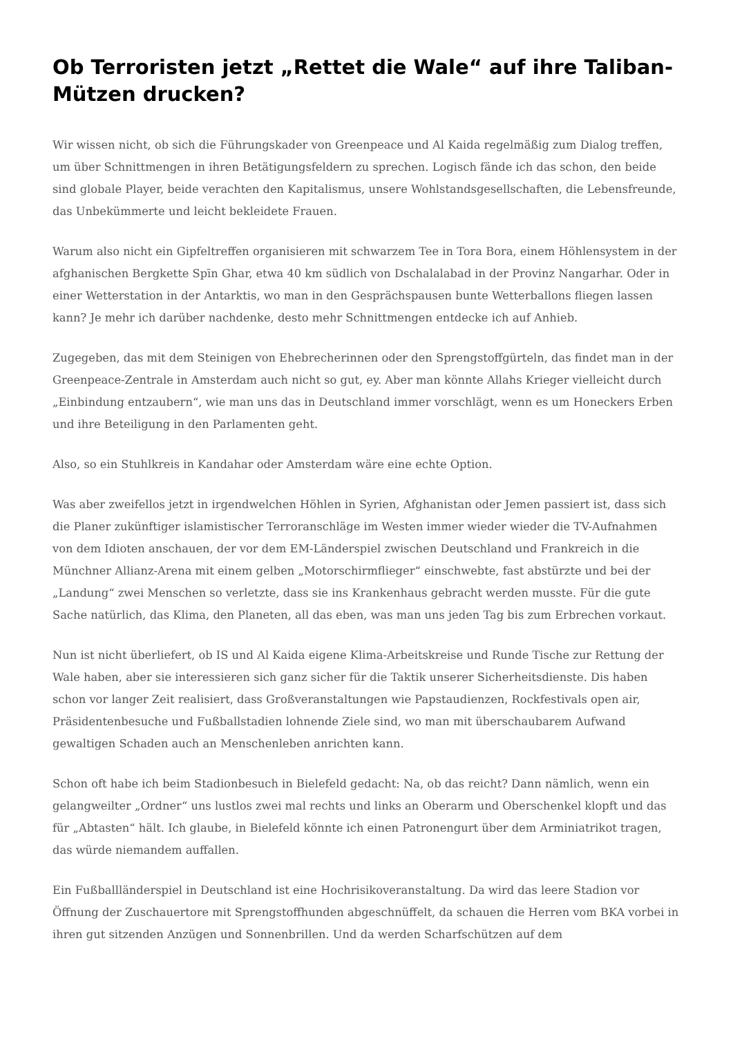Ob Terroristen jetzt „Rettet die Wale“ auf ihre Taliban-Mützen drucken?
Wir wissen nicht, ob sich die Führungskader von Greenpeace und Al Kaida regelmäßig zum Dialog treffen, um über Schnittmengen in ihren Betätigungsfeldern zu sprechen. Logisch fände ich das schon, den beide sind globale Player, beide verachten den Kapitalismus, unsere Wohlstandsgesellschaften, die Lebensfreunde, das Unbekümmerte und leicht bekleidete Frauen.
Warum also nicht ein Gipfeltreffen organisieren mit schwarzem Tee in Tora Bora, einem Höhlensystem in der afghanischen Bergkette Spīn Ghar, etwa 40 km südlich von Dschalalabad in der Provinz Nangarhar. Oder in einer Wetterstation in der Antarktis, wo man in den Gesprächspausen bunte Wetterballons fliegen lassen kann? Je mehr ich darüber nachdenke, desto mehr Schnittmengen entdecke ich auf Anhieb.
Zugegeben, das mit dem Steinigen von Ehebrecherinnen oder den Sprengstoffgürteln, das findet man in der Greenpeace-Zentrale in Amsterdam auch nicht so gut, ey. Aber man könnte Allahs Krieger vielleicht durch „Einbindung entzaubern“, wie man uns das in Deutschland immer vorschlägt, wenn es um Honeckers Erben und ihre Beteiligung in den Parlamenten geht.
Also, so ein Stuhlkreis in Kandahar oder Amsterdam wäre eine echte Option.
Was aber zweifellos jetzt in irgendwelchen Höhlen in Syrien, Afghanistan oder Jemen passiert ist, dass sich die Planer zukünftiger islamistischer Terroranschläge im Westen immer wieder wieder die TV-Aufnahmen von dem Idioten anschauen, der vor dem EM-Länderspiel zwischen Deutschland und Frankreich in die Münchner Allianz-Arena mit einem gelben „Motorschirmflieger“ einschwebte, fast abstürzte und bei der „Landung“ zwei Menschen so verletzte, dass sie ins Krankenhaus gebracht werden musste. Für die gute Sache natürlich, das Klima, den Planeten, all das eben, was man uns jeden Tag bis zum Erbrechen vorkaut.
Nun ist nicht überliefert, ob IS und Al Kaida eigene Klima-Arbeitskreise und Runde Tische zur Rettung der Wale haben, aber sie interessieren sich ganz sicher für die Taktik unserer Sicherheitsdienste. Dis haben schon vor langer Zeit realisiert, dass Großveranstaltungen wie Papstaudienzen, Rockfestivals open air, Präsidentenbesuche und Fußballstadien lohnende Ziele sind, wo man mit überschaubarem Aufwand gewaltigen Schaden auch an Menschenleben anrichten kann.
Schon oft habe ich beim Stadionbesuch in Bielefeld gedacht: Na, ob das reicht? Dann nämlich, wenn ein gelangweilter „Ordner“ uns lustlos zwei mal rechts und links an Oberarm und Oberschenkel klopft und das für „Abtasten“ hält. Ich glaube, in Bielefeld könnte ich einen Patronengurt über dem Arminiatrikot tragen, das würde niemandem auffallen.
Ein Fußballländerspiel in Deutschland ist eine Hochrisikoveranstaltung. Da wird das leere Stadion vor Öffnung der Zuschauertore mit Sprengstoffhunden abgeschnüffelt, da schauen die Herren vom BKA vorbei in ihren gut sitzenden Anzügen und Sonnenbrillen. Und da werden Scharfschützen auf dem